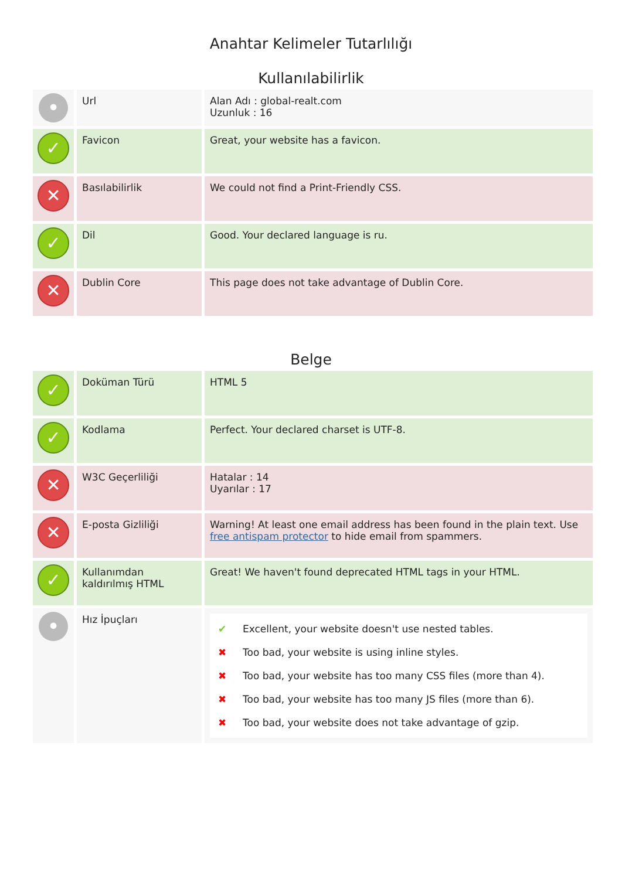Anahtar Kelimeler Tutarlılığı
Kullanılabilirlik
| • | Url | Alan Adı : global-realt.com Uzunluk : 16 |
| ✓ | Favicon | Great, your website has a favicon. |
| ✕ | Basılabilirlik | We could not find a Print-Friendly CSS. |
| ✓ | Dil | Good. Your declared language is ru. |
| ✕ | Dublin Core | This page does not take advantage of Dublin Core. |
Belge
| ✓ | Doküman Türü | HTML 5 |
| ✓ | Kodlama | Perfect. Your declared charset is UTF-8. |
| ✕ | W3C Geçerliliği | Hatalar : 14 Uyarılar : 17 |
| ✕ | E-posta Gizliliği | Warning! At least one email address has been found in the plain text. Use free antispam protector to hide email from spammers. |
| ✓ | Kullanımdan kaldırılmış HTML | Great! We haven't found deprecated HTML tags in your HTML. |
| • | Hız İpuçları | ✔ Excellent, your website doesn't use nested tables. ✖ Too bad, your website is using inline styles. ✖ Too bad, your website has too many CSS files (more than 4). ✖ Too bad, your website has too many JS files (more than 6). ✖ Too bad, your website does not take advantage of gzip. |